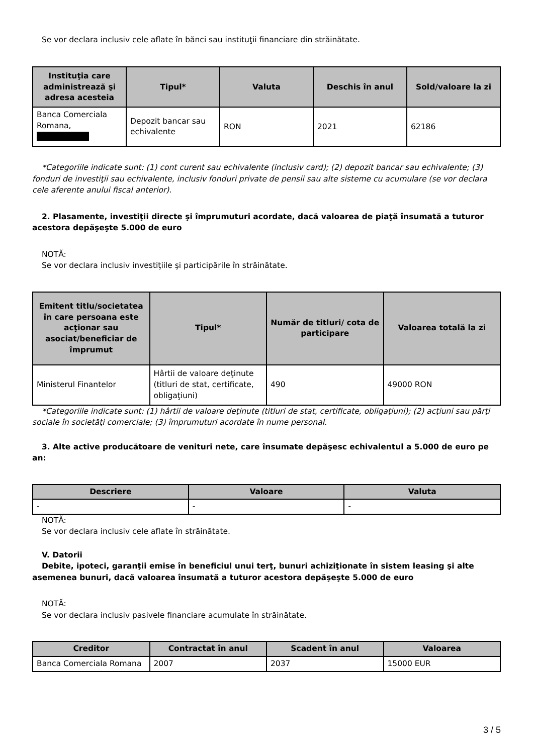Se vor declara inclusiv cele aflate în bănci sau instituţii financiare din străinătate.
| Instituţia care administrează şi adresa acesteia | Tipul* | Valuta | Deschis în anul | Sold/valoare la zi |
| --- | --- | --- | --- | --- |
| Banca Comerciala Romana, | Depozit bancar sau echivalente | RON | 2021 | 62186 |
*Categoriile indicate sunt: (1) cont curent sau echivalente (inclusiv card); (2) depozit bancar sau echivalente; (3) fonduri de investiţii sau echivalente, inclusiv fonduri private de pensii sau alte sisteme cu acumulare (se vor declara cele aferente anului fiscal anterior).
2. Plasamente, investiţii directe şi împrumuturi acordate, dacă valoarea de piaţă însumată a tuturor acestora depăşeşte 5.000 de euro
NOTĂ:
Se vor declara inclusiv investiţiile şi participările în străinătate.
| Emitent titlu/societatea în care persoana este acţionar sau asociat/beneficiar de împrumut | Tipul* | Număr de titluri/ cota de participare | Valoarea totală la zi |
| --- | --- | --- | --- |
| Ministerul Finantelor | Hârtii de valoare deţinute (titluri de stat, certificate, obligaţiuni) | 490 | 49000 RON |
*Categoriile indicate sunt: (1) hârtii de valoare deţinute (titluri de stat, certificate, obligaţiuni); (2) acţiuni sau părţi sociale în societăţi comerciale; (3) împrumuturi acordate în nume personal.
3. Alte active producătoare de venituri nete, care însumate depăşesc echivalentul a 5.000 de euro pe an:
| Descriere | Valoare | Valuta |
| --- | --- | --- |
| - | - | - |
NOTĂ:
Se vor declara inclusiv cele aflate în străinătate.
V. Datorii
Debite, ipoteci, garanţii emise în beneficiul unui terţ, bunuri achiziţionate în sistem leasing şi alte asemenea bunuri, dacă valoarea însumată a tuturor acestora depăşeşte 5.000 de euro
NOTĂ:
Se vor declara inclusiv pasivele financiare acumulate în străinătate.
| Creditor | Contractat în anul | Scadent în anul | Valoarea |
| --- | --- | --- | --- |
| Banca Comerciala Romana | 2007 | 2037 | 15000 EUR |
3 / 5